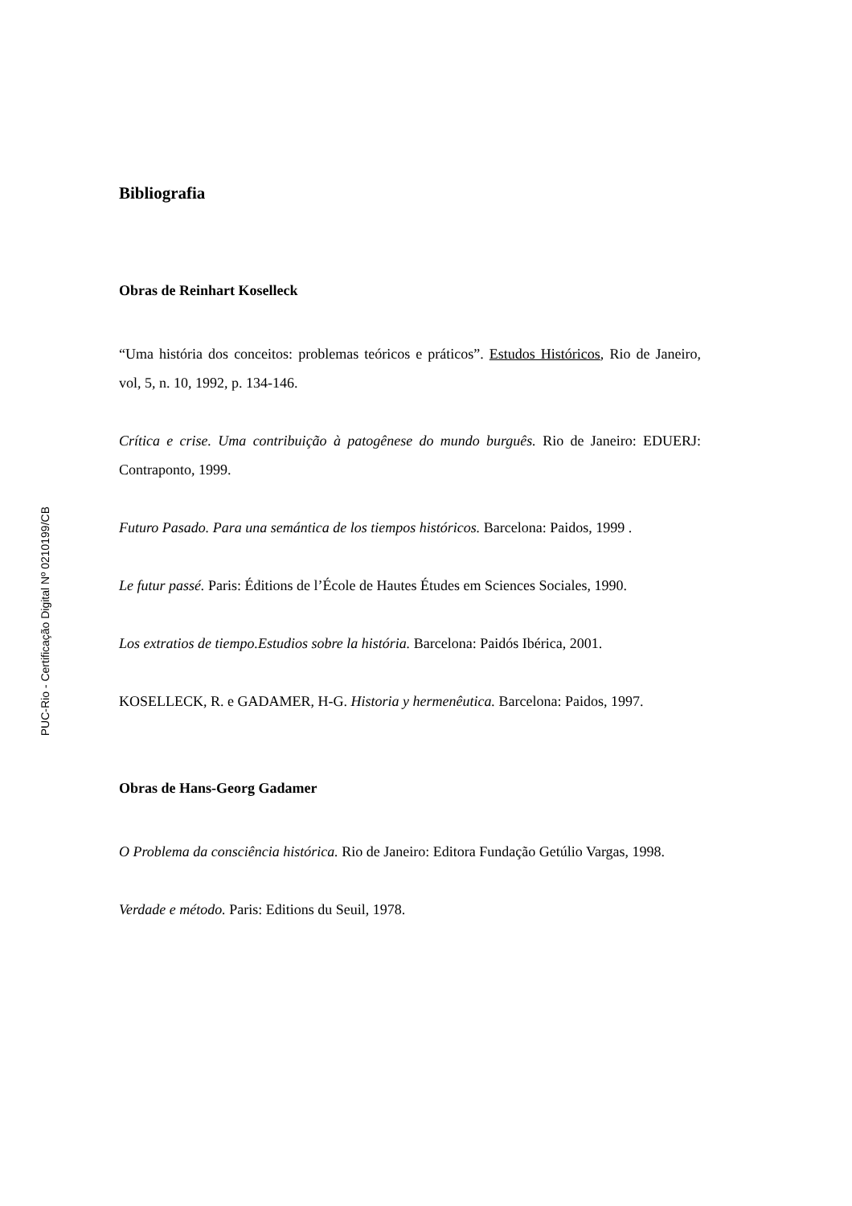PUC-Rio - Certificação Digital Nº 0210199/CB
Bibliografia
Obras de Reinhart Koselleck
“Uma história dos conceitos: problemas teóricos e práticos”. Estudos Históricos, Rio de Janeiro, vol, 5, n. 10, 1992, p. 134-146.
Crítica e crise. Uma contribuição à patogênese do mundo burguês. Rio de Janeiro: EDUERJ: Contraponto, 1999.
Futuro Pasado. Para una semántica de los tiempos históricos. Barcelona: Paidos, 1999 .
Le futur passé. Paris: Éditions de l’École de Hautes Études em Sciences Sociales, 1990.
Los extratios de tiempo.Estudios sobre la história. Barcelona: Paidós Ibérica, 2001.
KOSELLECK, R. e GADAMER, H-G. Historia y hermenêutica. Barcelona: Paidos, 1997.
Obras de Hans-Georg Gadamer
O Problema da consciência histórica. Rio de Janeiro: Editora Fundação Getúlio Vargas, 1998.
Verdade e método. Paris: Editions du Seuil, 1978.